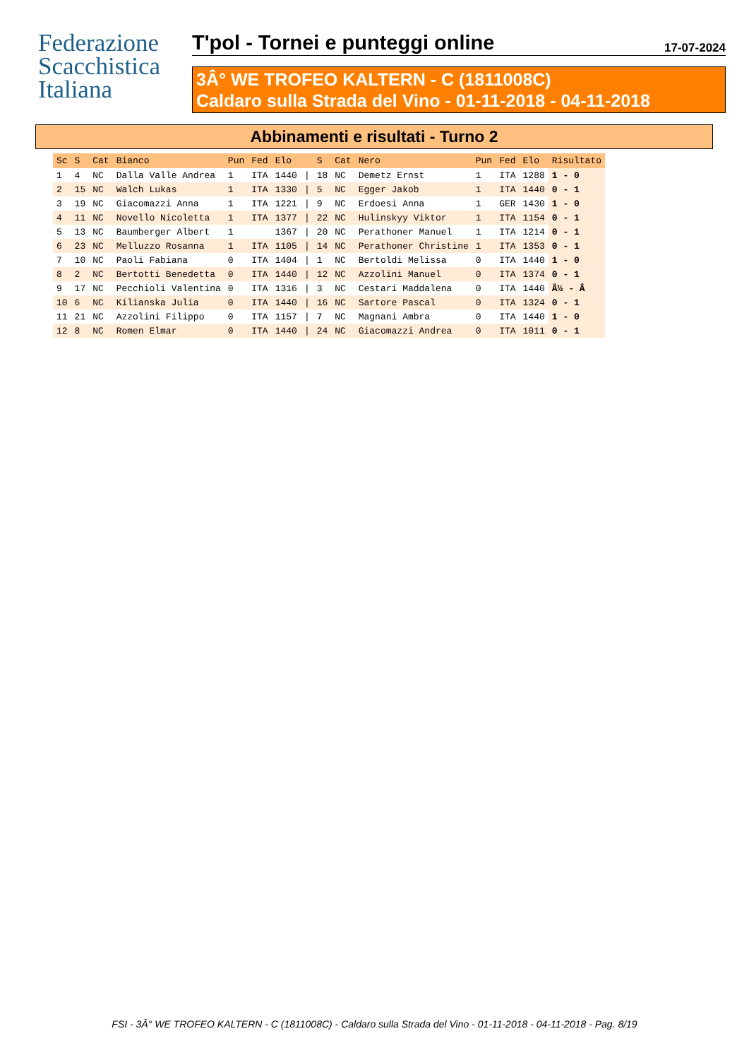Federazione
Scacchistica
Italiana
T'pol - Tornei e punteggi online 17-07-2024
3Â° WE TROFEO KALTERN - C (1811008C)
Caldaro sulla Strada del Vino - 01-11-2018 - 04-11-2018
Abbinamenti e risultati - Turno 2
| Sc | S | Cat | Bianco | Pun | Fed | Elo | | S | Cat | Nero | Pun | Fed | Elo | Risultato |
| --- | --- | --- | --- | --- | --- | --- | --- | --- | --- | --- | --- | --- | --- | --- |
| 1 | 4 | NC | Dalla Valle Andrea | 1 | ITA | 1440 | / | 18 | NC | Demetz Ernst | 1 | ITA | 1288 | 1 - 0 |
| 2 | 15 | NC | Walch Lukas | 1 | ITA | 1330 | / | 5 | NC | Egger Jakob | 1 | ITA | 1440 | 0 - 1 |
| 3 | 19 | NC | Giacomazzi Anna | 1 | ITA | 1221 | / | 9 | NC | Erdoesi Anna | 1 | GER | 1430 | 1 - 0 |
| 4 | 11 | NC | Novello Nicoletta | 1 | ITA | 1377 | / | 22 | NC | Hulinskyy Viktor | 1 | ITA | 1154 | 0 - 1 |
| 5 | 13 | NC | Baumberger Albert | 1 | | 1367 | / | 20 | NC | Perathoner Manuel | 1 | ITA | 1214 | 0 - 1 |
| 6 | 23 | NC | Melluzzo Rosanna | 1 | ITA | 1105 | / | 14 | NC | Perathoner Christine | 1 | ITA | 1353 | 0 - 1 |
| 7 | 10 | NC | Paoli Fabiana | 0 | ITA | 1404 | / | 1 | NC | Bertoldi Melissa | 0 | ITA | 1440 | 1 - 0 |
| 8 | 2 | NC | Bertotti Benedetta | 0 | ITA | 1440 | / | 12 | NC | Azzolini Manuel | 0 | ITA | 1374 | 0 - 1 |
| 9 | 17 | NC | Pecchioli Valentina | 0 | ITA | 1316 | / | 3 | NC | Cestari Maddalena | 0 | ITA | 1440 | Â½ - Â |
| 10 | 6 | NC | Kilianska Julia | 0 | ITA | 1440 | / | 16 | NC | Sartore Pascal | 0 | ITA | 1324 | 0 - 1 |
| 11 | 21 | NC | Azzolini Filippo | 0 | ITA | 1157 | / | 7 | NC | Magnani Ambra | 0 | ITA | 1440 | 1 - 0 |
| 12 | 8 | NC | Romen Elmar | 0 | ITA | 1440 | / | 24 | NC | Giacomazzi Andrea | 0 | ITA | 1011 | 0 - 1 |
FSI - 3Â° WE TROFEO KALTERN - C (1811008C) - Caldaro sulla Strada del Vino - 01-11-2018 - 04-11-2018 - Pag. 8/19